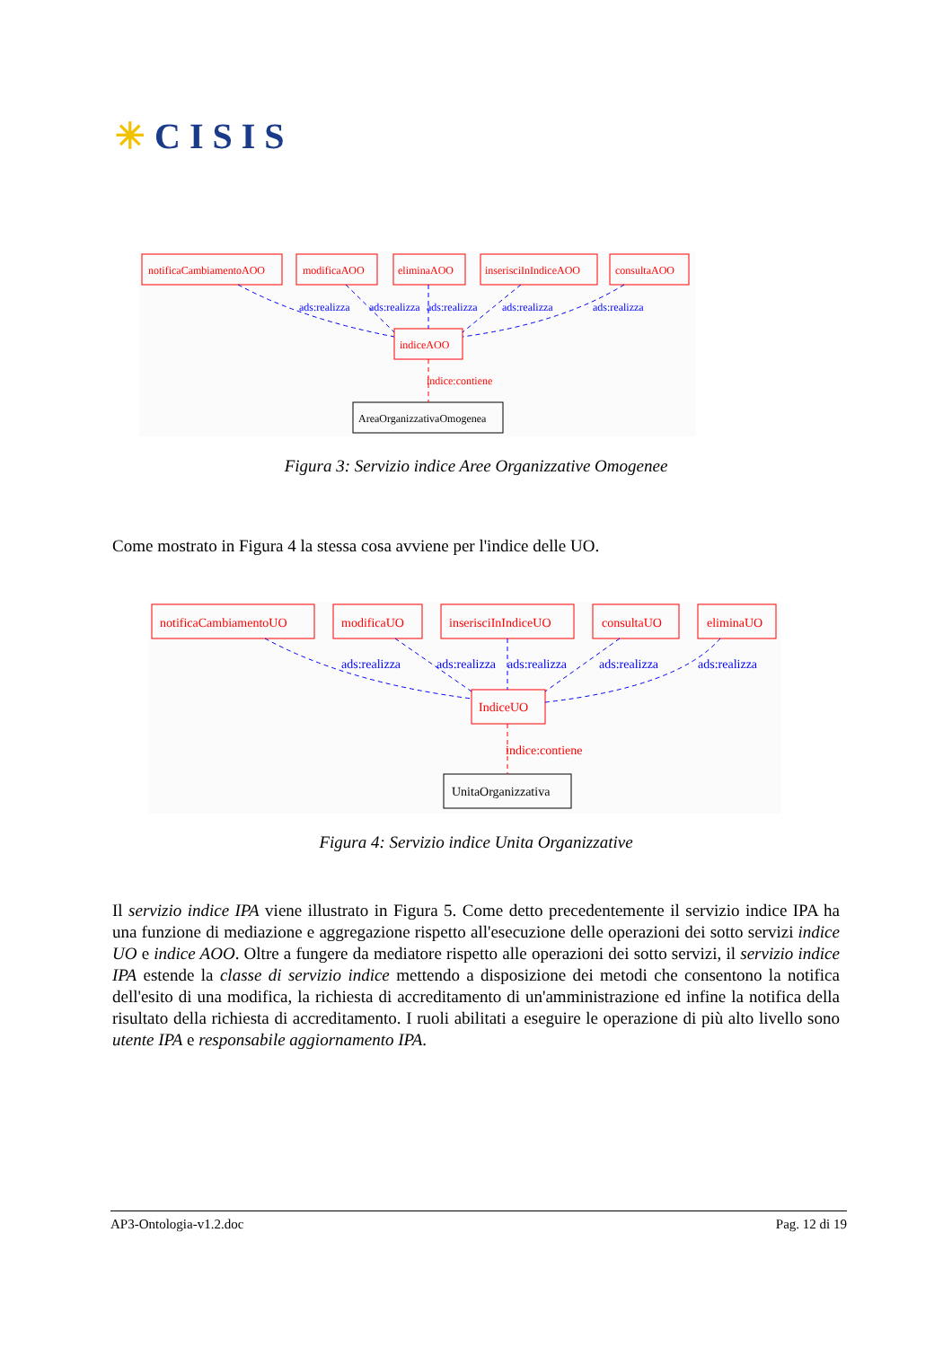✳CISIS
notificaCambiamentoAOO
modificaAOO
eliminaAOO
inserisciInIndiceAOO
consultaAOO
indiceAOO
indice:contiene
ads:realizza
ads:realizza
ads:realizza
ads:realizza
ads:realizza
AreaOrganizzativaOmogenea
Figura 3: Servizio indice Aree Organizzative Omogenee
Come mostrato in Figura 4 la stessa cosa avviene per l'indice delle UO.
notificaCambiamentoUO
modificaUO
inserisciInIndiceUO
consultaUO
eliminaUO
IndiceUO
indice:contiene
ads:realizza
ads:realizza
ads:realizza
ads:realizza
ads:realizza
UnitaOrganizzativa
Figura 4: Servizio indice Unita Organizzative
Il servizio indice IPA viene illustrato in Figura 5. Come detto precedentemente il servizio indice IPA ha una funzione di mediazione e aggregazione rispetto all'esecuzione delle operazioni dei sotto servizi indice UO e indice AOO. Oltre a fungere da mediatore rispetto alle operazioni dei sotto servizi, il servizio indice IPA estende la classe di servizio indice mettendo a disposizione dei metodi che consentono la notifica dell'esito di una modifica, la richiesta di accreditamento di un'amministrazione ed infine la notifica della risultato della richiesta di accreditamento. I ruoli abilitati a eseguire le operazione di più alto livello sono utente IPA e responsabile aggiornamento IPA.
AP3-Ontologia-v1.2.doc Pag. 12 di 19